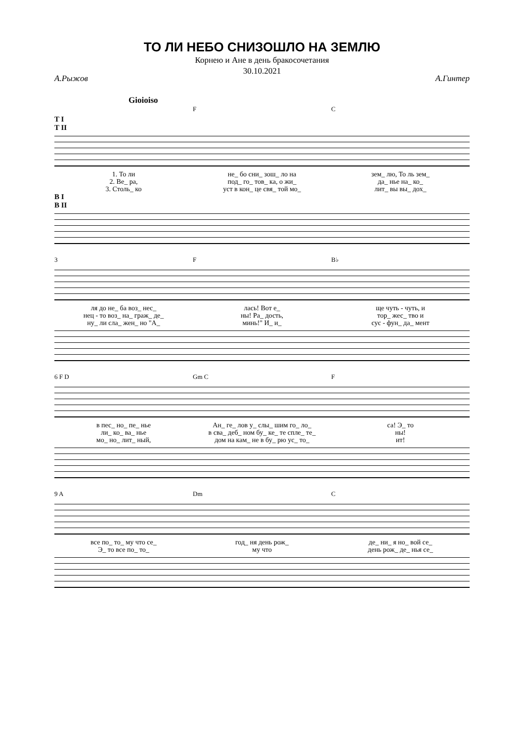ТО ЛИ НЕБО СНИЗОШЛО НА ЗЕМЛЮ
Корнею и Ане в день бракосочетания
30.10.2021
А.Рыжов А.Гинтер
Gioioiso
F C
T I
T II
1. То ли не_ бо сни_ зош_ ло на зем_ лю, То ль зем_
2. Ве_ ра, под_ го_ тов_ ка, о жи_ да_ нье на_ ко_
3. Столь_ ко уст в кон_ це свя_ той мо_ лит_ вы вы_ дох_
B I
B II
3 F B♭
ля до не_ ба воз_ нес_ лась! Вот е_ ще чуть - чуть, и
нец - то воз_ на_ граж_ де_ ны! Ра_ дость, тор_ жес_ тво и
ну_ ли сла_ жен_ но "А_ минь!" И_ и_ сус - фун_ да_ мент
6 F D Gm C F
в пес_ но_ пе_ нье Ан_ ге_ лов у_ слы_ шим го_ ло_ са! Э_ то
ли_ ко_ ва_ нье в сва_ деб_ ном бу_ ке_ те спле_ те_ ны!
мо_ но_ лит_ ный, дом на кам_ не в бу_ рю ус_ то_ ит!
9 A Dm C
все по_ то_ му что се_ год_ ня день рож_ де_ ни_ я но_ вой се_
Э_ то все по_ то_ му что день рож_ де_ нья се_